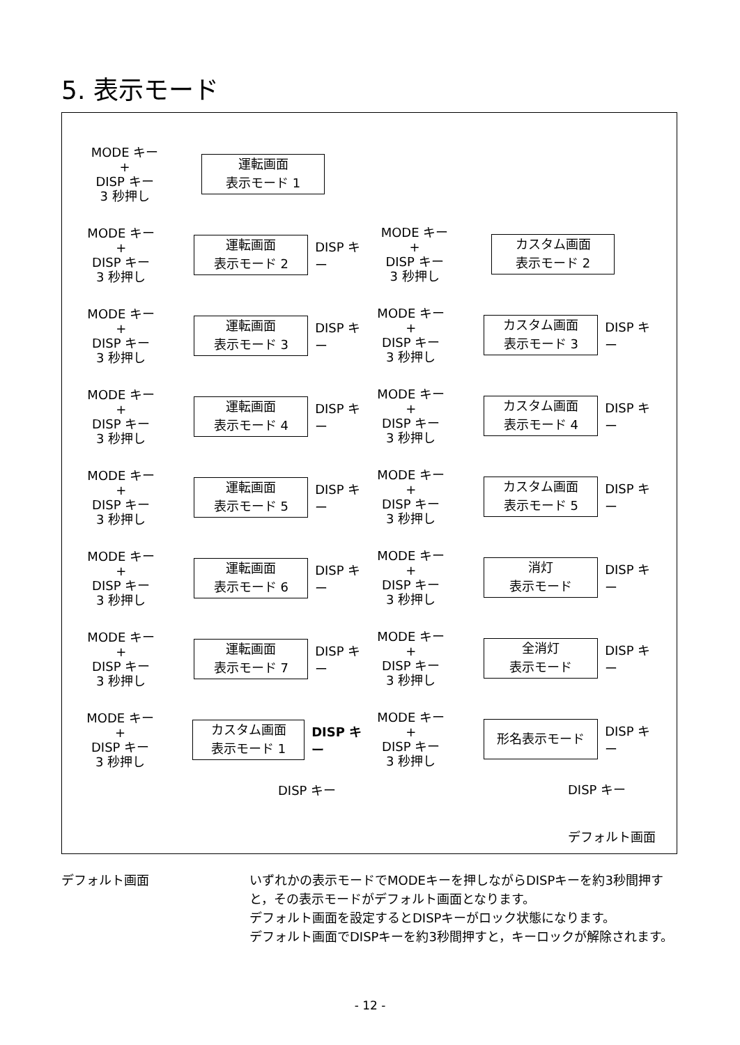5. 表示モード
MODE キー
+
DISP キー
3 秒押し
運転画面
表示モード 1
MODE キー
+
DISP キー
3 秒押し
運転画面
表示モード 2
DISP キー
MODE キー
+
DISP キー
3 秒押し
運転画面
表示モード 3
DISP キー
MODE キー
+
DISP キー
3 秒押し
運転画面
表示モード 4
DISP キー
MODE キー
+
DISP キー
3 秒押し
運転画面
表示モード 5
DISP キー
MODE キー
+
DISP キー
3 秒押し
運転画面
表示モード 6
DISP キー
MODE キー
+
DISP キー
3 秒押し
運転画面
表示モード 7
DISP キー
MODE キー
+
DISP キー
3 秒押し
カスタム画面
表示モード 1
DISP キー
DISP キー
MODE キー
+
DISP キー
3 秒押し
カスタム画面
表示モード 2
MODE キー
+
DISP キー
3 秒押し
カスタム画面
表示モード 3
DISP キー
MODE キー
+
DISP キー
3 秒押し
カスタム画面
表示モード 4
DISP キー
MODE キー
+
DISP キー
3 秒押し
カスタム画面
表示モード 5
DISP キー
MODE キー
+
DISP キー
3 秒押し
消灯
表示モード
DISP キー
MODE キー
+
DISP キー
3 秒押し
全消灯
表示モード
DISP キー
MODE キー
+
DISP キー
3 秒押し
形名表示モード
DISP キー
DISP キー
デフォルト画面
デフォルト画面 いずれかの表示モードでMODEキーを押しながらDISPキーを約3秒間押すと，その表示モードがデフォルト画面となります。
デフォルト画面を設定するとDISPキーがロック状態になります。
デフォルト画面でDISPキーを約3秒間押すと，キーロックが解除されます。
- 12 -